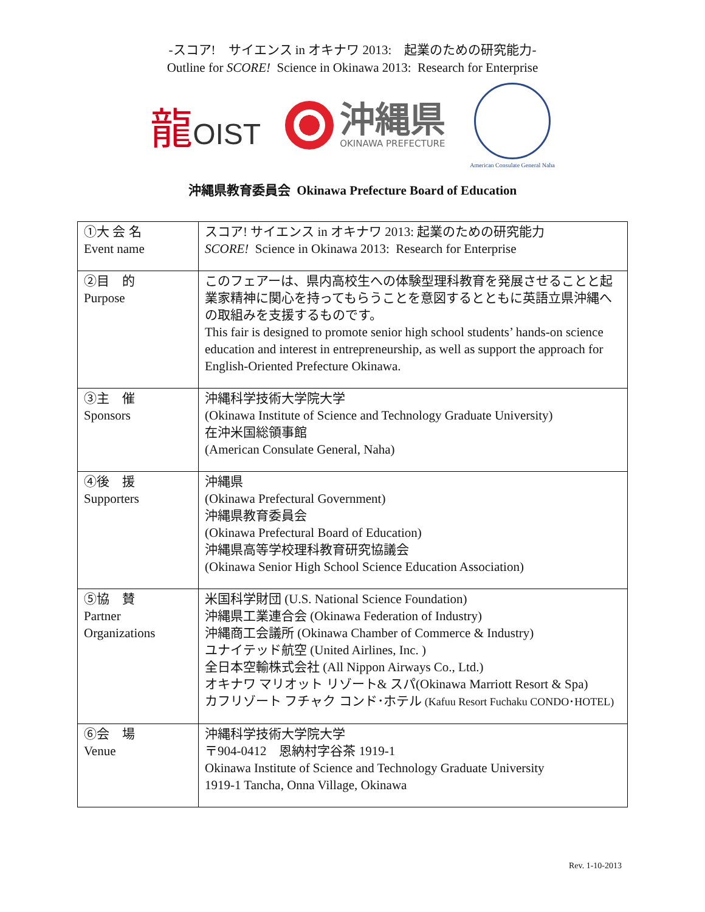-スコア!　サイエンス in オキナワ 2013:　起業のための研究能力-
Outline for SCORE! Science in Okinawa 2013: Research for Enterprise
龍OIST
沖縄県
OKINAWA PREFECTURE
American Consulate General Naha
沖縄県教育委員会 Okinawa Prefecture Board of Education
| ①大 会 名 Event name | スコア! サイエンス in オキナワ 2013: 起業のための研究能力 SCORE! Science in Okinawa 2013: Research for Enterprise |
| ②目 的 Purpose | このフェアーは、県内高校生への体験型理科教育を発展させることと起業家精神に関心を持ってもらうことを意図するとともに英語立県沖縄への取組みを支援するものです。 This fair is designed to promote senior high school students’ hands-on science education and interest in entrepreneurship, as well as support the approach for English-Oriented Prefecture Okinawa. |
| ③主 催 Sponsors | 沖縄科学技術大学院大学 (Okinawa Institute of Science and Technology Graduate University) 在沖米国総領事館 (American Consulate General, Naha) |
| ④後 援 Supporters | 沖縄県 (Okinawa Prefectural Government) 沖縄県教育委員会 (Okinawa Prefectural Board of Education) 沖縄県高等学校理科教育研究協議会 (Okinawa Senior High School Science Education Association) |
| ⑤協 賛 Partner Organizations | 米国科学財団 (U.S. National Science Foundation) 沖縄県工業連合会 (Okinawa Federation of Industry) 沖縄商工会議所 (Okinawa Chamber of Commerce & Industry) ユナイテッド航空 (United Airlines, Inc. ) 全日本空輸株式会社 (All Nippon Airways Co., Ltd.) オキナワ マリオット リゾート& スパ(Okinawa Marriott Resort & Spa) カフリゾート フチャク コンド･ホテル (Kafuu Resort Fuchaku CONDO･HOTEL) |
| ⑥会 場 Venue | 沖縄科学技術大学院大学 〒904-0412 恩納村字谷茶 1919-1 Okinawa Institute of Science and Technology Graduate University 1919-1 Tancha, Onna Village, Okinawa |
Rev. 1-10-2013